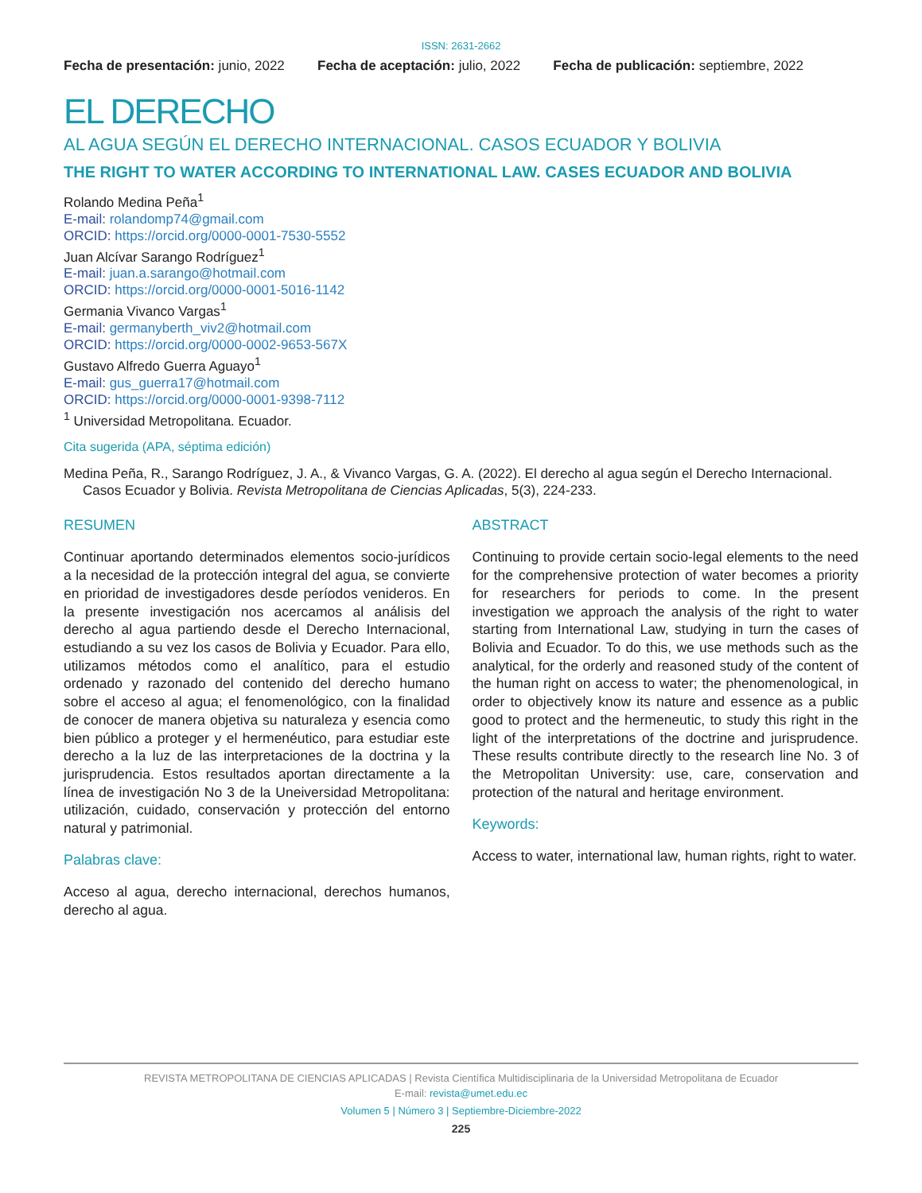ISSN: 2631-2662
Fecha de presentación: junio, 2022 Fecha de aceptación: julio, 2022 Fecha de publicación: septiembre, 2022
EL DERECHO
AL AGUA SEGÚN EL DERECHO INTERNACIONAL. CASOS ECUADOR Y BOLIVIA
THE RIGHT TO WATER ACCORDING TO INTERNATIONAL LAW. CASES ECUADOR AND BOLIVIA
Rolando Medina Peña<sup>1</sup>
E-mail: rolandomp74@gmail.com
ORCID: https://orcid.org/0000-0001-7530-5552
Juan Alcívar Sarango Rodríguez<sup>1</sup>
E-mail: juan.a.sarango@hotmail.com
ORCID: https://orcid.org/0000-0001-5016-1142
Germania Vivanco Vargas<sup>1</sup>
E-mail: germanyberth_viv2@hotmail.com
ORCID: https://orcid.org/0000-0002-9653-567X
Gustavo Alfredo Guerra Aguayo<sup>1</sup>
E-mail: gus_guerra17@hotmail.com
ORCID: https://orcid.org/0000-0001-9398-7112
<sup>1</sup> Universidad Metropolitana. Ecuador.
Cita sugerida (APA, séptima edición)
Medina Peña, R., Sarango Rodríguez, J. A., & Vivanco Vargas, G. A. (2022). El derecho al agua según el Derecho Internacional. Casos Ecuador y Bolivia. Revista Metropolitana de Ciencias Aplicadas, 5(3), 224-233.
RESUMEN
Continuar aportando determinados elementos socio-jurídicos a la necesidad de la protección integral del agua, se convierte en prioridad de investigadores desde períodos venideros. En la presente investigación nos acercamos al análisis del derecho al agua partiendo desde el Derecho Internacional, estudiando a su vez los casos de Bolivia y Ecuador. Para ello, utilizamos métodos como el analítico, para el estudio ordenado y razonado del contenido del derecho humano sobre el acceso al agua; el fenomenológico, con la finalidad de conocer de manera objetiva su naturaleza y esencia como bien público a proteger y el hermenéutico, para estudiar este derecho a la luz de las interpretaciones de la doctrina y la jurisprudencia. Estos resultados aportan directamente a la línea de investigación No 3 de la Uneiversidad Metropolitana: utilización, cuidado, conservación y protección del entorno natural y patrimonial.
Palabras clave:
Acceso al agua, derecho internacional, derechos humanos, derecho al agua.
ABSTRACT
Continuing to provide certain socio-legal elements to the need for the comprehensive protection of water becomes a priority for researchers for periods to come. In the present investigation we approach the analysis of the right to water starting from International Law, studying in turn the cases of Bolivia and Ecuador. To do this, we use methods such as the analytical, for the orderly and reasoned study of the content of the human right on access to water; the phenomenological, in order to objectively know its nature and essence as a public good to protect and the hermeneutic, to study this right in the light of the interpretations of the doctrine and jurisprudence. These results contribute directly to the research line No. 3 of the Metropolitan University: use, care, conservation and protection of the natural and heritage environment.
Keywords:
Access to water, international law, human rights, right to water.
REVISTA METROPOLITANA DE CIENCIAS APLICADAS | Revista Científica Multidisciplinaria de la Universidad Metropolitana de Ecuador
E-mail: revista@umet.edu.ec
Volumen 5 | Número 3 | Septiembre-Diciembre-2022
225